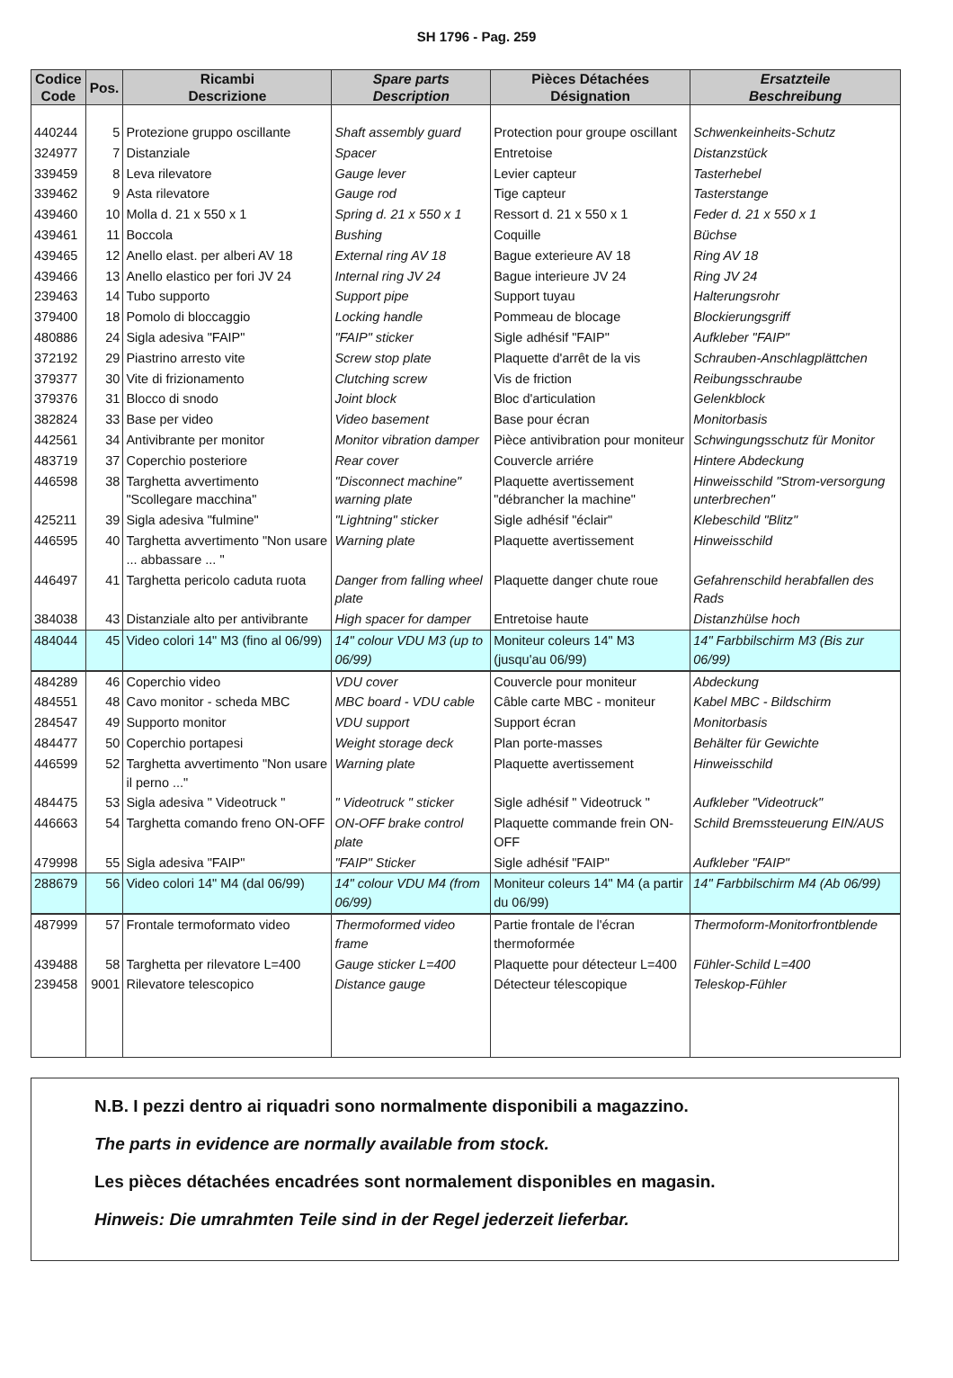SH 1796 - Pag. 259
| Codice Code | Pos. | Ricambi Descrizione | Spare parts Description | Pièces Détachées Désignation | Ersatzteile Beschreibung |
| --- | --- | --- | --- | --- | --- |
| 440244 | 5 | Protezione gruppo oscillante | Shaft assembly guard | Protection pour groupe oscillant | Schwenkeinheits-Schutz |
| 324977 | 7 | Distanziale | Spacer | Entretoise | Distanzstück |
| 339459 | 8 | Leva rilevatore | Gauge lever | Levier capteur | Tasterhebel |
| 339462 | 9 | Asta rilevatore | Gauge rod | Tige capteur | Tasterstange |
| 439460 | 10 | Molla d. 21 x 550 x 1 | Spring d. 21 x 550 x 1 | Ressort d. 21 x 550 x 1 | Feder d. 21 x 550 x 1 |
| 439461 | 11 | Boccola | Bushing | Coquille | Büchse |
| 439465 | 12 | Anello elast. per alberi AV 18 | External ring AV 18 | Bague exterieure AV 18 | Ring AV 18 |
| 439466 | 13 | Anello elastico per fori JV 24 | Internal ring JV 24 | Bague interieure JV 24 | Ring JV 24 |
| 239463 | 14 | Tubo supporto | Support pipe | Support tuyau | Halterungsrohr |
| 379400 | 18 | Pomolo di bloccaggio | Locking handle | Pommeau de blocage | Blockierungsgriff |
| 480886 | 24 | Sigla adesiva "FAIP" | "FAIP" sticker | Sigle adhésif "FAIP" | Aufkleber "FAIP" |
| 372192 | 29 | Piastrino arresto vite | Screw stop plate | Plaquette d'arrêt de la vis | Schrauben-Anschlagplättchen |
| 379377 | 30 | Vite di frizionamento | Clutching screw | Vis de friction | Reibungsschraube |
| 379376 | 31 | Blocco di snodo | Joint block | Bloc d'articulation | Gelenkblock |
| 382824 | 33 | Base per video | Video basement | Base pour écran | Monitorbasis |
| 442561 | 34 | Antivibrante per monitor | Monitor vibration damper | Pièce antivibration pour moniteur | Schwingungsschutz für Monitor |
| 483719 | 37 | Coperchio posteriore | Rear cover | Couvercle arriére | Hintere Abdeckung |
| 446598 | 38 | Targhetta avvertimento "Scollegare macchina" | "Disconnect machine" warning plate | Plaquette avertissement "débrancher la machine" | Hinweisschild "Strom-versorgung unterbrechen" |
| 425211 | 39 | Sigla adesiva "fulmine" | "Lightning" sticker | Sigle adhésif "éclair" | Klebeschild "Blitz" |
| 446595 | 40 | Targhetta avvertimento "Non usare ... abbassare ... " | Warning plate | Plaquette avertissement | Hinweisschild |
| 446497 | 41 | Targhetta pericolo caduta ruota | Danger from falling wheel plate | Plaquette danger chute roue | Gefahrenschild herabfallen des Rads |
| 384038 | 43 | Distanziale alto per antivibrante | High spacer for damper | Entretoise haute | Distanzhülse hoch |
| 484044 | 45 | Video colori 14" M3 (fino al 06/99) | 14" colour VDU M3 (up to 06/99) | Moniteur coleurs 14" M3 (jusqu'au 06/99) | 14" Farbbilschirm M3 (Bis zur 06/99) |
| 484289 | 46 | Coperchio video | VDU cover | Couvercle pour moniteur | Abdeckung |
| 484551 | 48 | Cavo monitor - scheda MBC | MBC board - VDU cable | Câble carte MBC - moniteur | Kabel MBC - Bildschirm |
| 284547 | 49 | Supporto monitor | VDU support | Support écran | Monitorbasis |
| 484477 | 50 | Coperchio portapesi | Weight storage deck | Plan porte-masses | Behälter für Gewichte |
| 446599 | 52 | Targhetta avvertimento "Non usare il perno ..." | Warning plate | Plaquette avertissement | Hinweisschild |
| 484475 | 53 | Sigla adesiva " Videotruck " | " Videotruck " sticker | Sigle adhésif " Videotruck " | Aufkleber "Videotruck" |
| 446663 | 54 | Targhetta comando freno ON-OFF | ON-OFF brake control plate | Plaquette commande frein ON-OFF | Schild Bremssteuerung EIN/AUS |
| 479998 | 55 | Sigla adesiva "FAIP" | "FAIP" Sticker | Sigle adhésif "FAIP" | Aufkleber "FAIP" |
| 288679 | 56 | Video colori 14" M4 (dal 06/99) | 14" colour VDU M4 (from 06/99) | Moniteur coleurs 14" M4 (a partir du 06/99) | 14" Farbbilschirm M4 (Ab 06/99) |
| 487999 | 57 | Frontale termoformato video | Thermoformed video frame | Partie frontale de l'écran thermoformée | Thermoform-Monitorfrontblende |
| 439488 | 58 | Targhetta per rilevatore L=400 | Gauge sticker L=400 | Plaquette pour détecteur L=400 | Fühler-Schild L=400 |
| 239458 | 9001 | Rilevatore telescopico | Distance gauge | Détecteur télescopique | Teleskop-Fühler |
N.B. I pezzi dentro ai riquadri sono normalmente disponibili a magazzino.
The parts in evidence are normally available from stock.
Les pièces détachées encadrées sont normalement disponibles en magasin.
Hinweis: Die umrahmten Teile sind in der Regel jederzeit lieferbar.